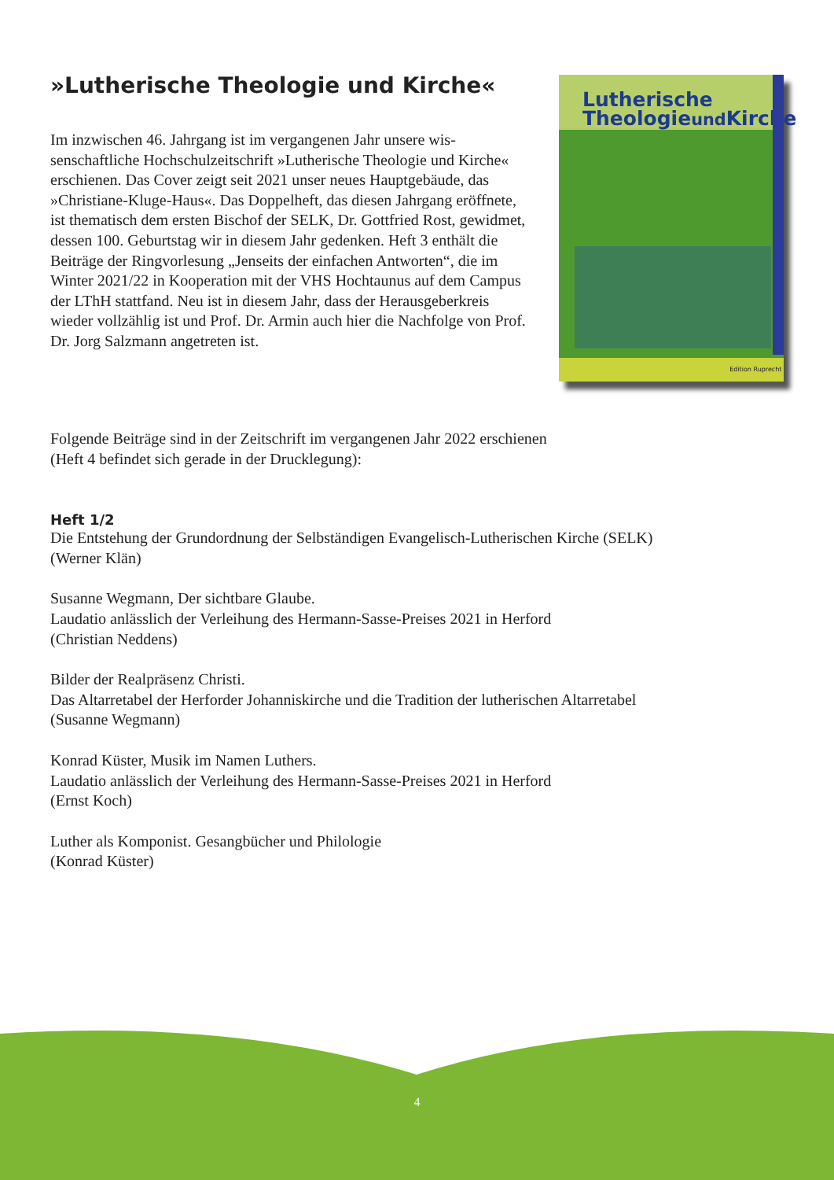»Lutherische Theologie und Kirche«
Im inzwischen 46. Jahrgang ist im vergangenen Jahr unsere wis­senschaftliche Hochschulzeitschrift »Lutherische Theologie und Kirche« erschienen. Das Cover zeigt seit 2021 unser neues Haupt­gebäude, das »Christiane-Kluge-Haus«. Das Doppelheft, das diesen Jahrgang eröffnete, ist thematisch dem ersten Bischof der SELK, Dr. Gottfried Rost, gewidmet, dessen 100. Geburtstag wir in diesem Jahr gedenken. Heft 3 enthält die Beiträge der Ringvorlesung „Jen­seits der einfachen Antworten“, die im Winter 2021/22 in Koopera­tion mit der VHS Hochtaunus auf dem Campus der LThH stattfand. Neu ist in diesem Jahr, dass der Herausgeberkreis wieder vollzählig ist und Prof. Dr. Armin auch hier die Nachfolge von Prof. Dr. Jorg Salzmann angetreten ist.
Lutherische
Theologieund Kirche
Edition Ruprecht
Folgende Beiträge sind in der Zeitschrift im vergangenen Jahr 2022 erschienen
(Heft 4 befindet sich gerade in der Drucklegung):
Heft 1/2
Die Entstehung der Grundordnung der Selbständigen Evangelisch-Lutherischen Kirche (SELK)
(Werner Klän)
Susanne Wegmann, Der sichtbare Glaube.
Laudatio anlässlich der Verleihung des Hermann-Sasse-Preises 2021 in Herford
(Christian Neddens)
Bilder der Realpräsenz Christi.
Das Altarretabel der Herforder Johanniskirche und die Tradition der lutherischen Altarretabel
(Susanne Wegmann)
Konrad Küster, Musik im Namen Luthers.
Laudatio anlässlich der Verleihung des Hermann-Sasse-Preises 2021 in Herford
(Ernst Koch)
Luther als Komponist. Gesangbücher und Philologie
(Konrad Küster)
4